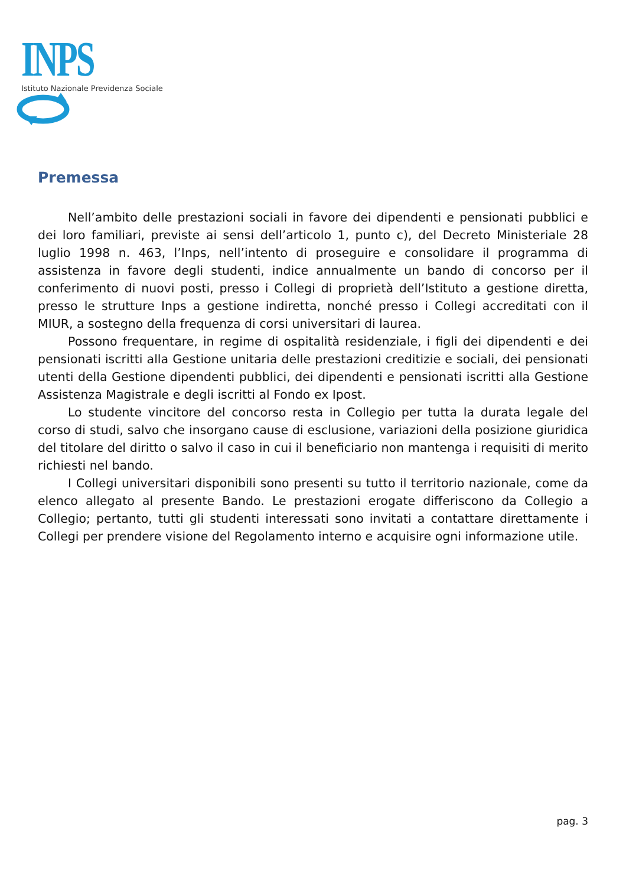INPS
Istituto Nazionale Previdenza Sociale
Premessa
Nell’ambito delle prestazioni sociali in favore dei dipendenti e pensionati pubblici e dei loro familiari, previste ai sensi dell’articolo 1, punto c), del Decreto Ministeriale 28 luglio 1998 n. 463, l’Inps, nell’intento di proseguire e consolidare il programma di assistenza in favore degli studenti, indice annualmente un bando di concorso per il conferimento di nuovi posti, presso i Collegi di proprietà dell’Istituto a gestione diretta, presso le strutture Inps a gestione indiretta, nonché presso i Collegi accreditati con il MIUR, a sostegno della frequenza di corsi universitari di laurea.
Possono frequentare, in regime di ospitalità residenziale, i figli dei dipendenti e dei pensionati iscritti alla Gestione unitaria delle prestazioni creditizie e sociali, dei pensionati utenti della Gestione dipendenti pubblici, dei dipendenti e pensionati iscritti alla Gestione Assistenza Magistrale e degli iscritti al Fondo ex Ipost.
Lo studente vincitore del concorso resta in Collegio per tutta la durata legale del corso di studi, salvo che insorgano cause di esclusione, variazioni della posizione giuridica del titolare del diritto o salvo il caso in cui il beneficiario non mantenga i requisiti di merito richiesti nel bando.
I Collegi universitari disponibili sono presenti su tutto il territorio nazionale, come da elenco allegato al presente Bando. Le prestazioni erogate differiscono da Collegio a Collegio; pertanto, tutti gli studenti interessati sono invitati a contattare direttamente i Collegi per prendere visione del Regolamento interno e acquisire ogni informazione utile.
pag. 3